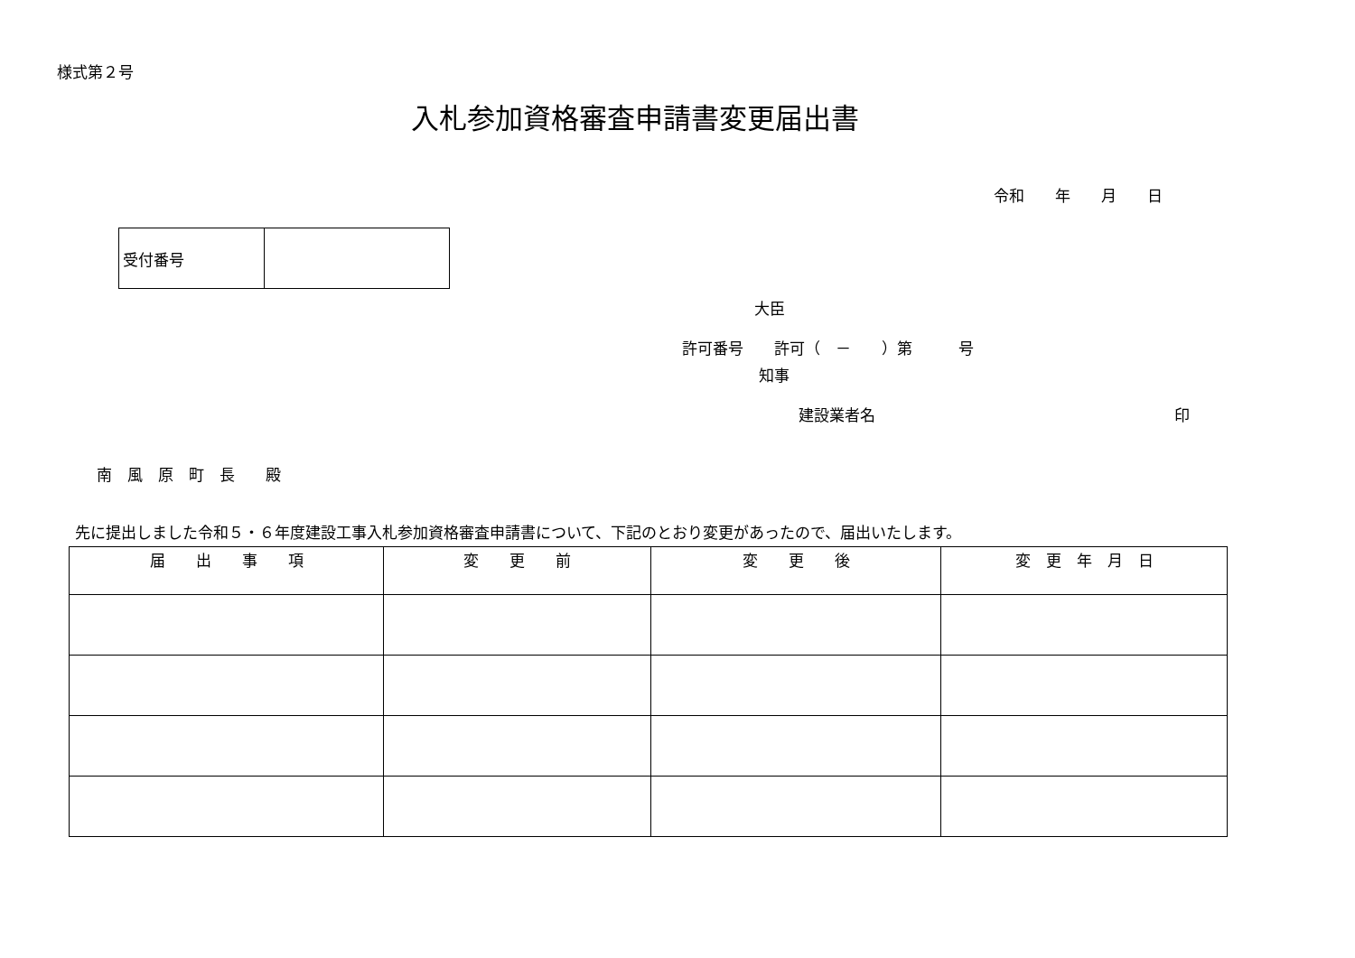様式第２号
入札参加資格審査申請書変更届出書
令和　　年　　月　　日
| 受付番号 | |
大臣
許可番号　　許可（　－　　）第　　　号
知事
建設業者名 印
南　風　原　町　長　　殿
先に提出しました令和５・６年度建設工事入札参加資格審査申請書について、下記のとおり変更があったので、届出いたします。
| 届 出 事 項 | 変 更 前 | 変 更 後 | 変 更 年 月 日 |
| --- | --- | --- | --- |